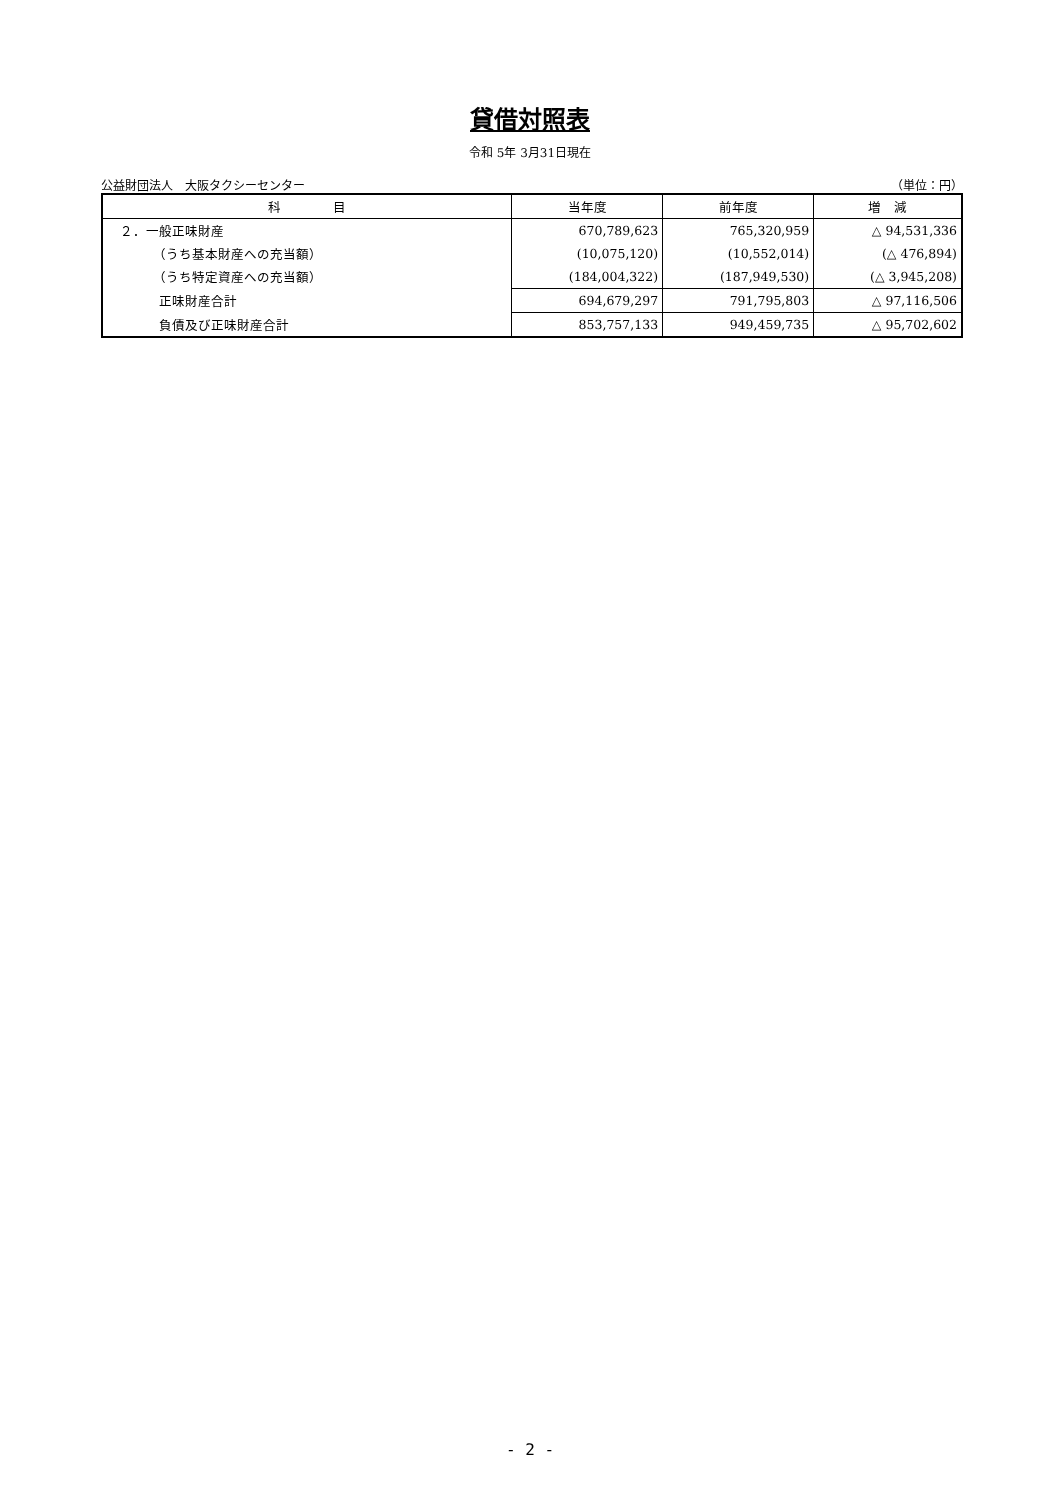貸借対照表
令和 5年 3月31日現在
公益財団法人　大阪タクシーセンター （単位：円）
| 科 目 | 当年度 | 前年度 | 増 減 |
| --- | --- | --- | --- |
| ２．一般正味財産 | 670,789,623 | 765,320,959 | △ 94,531,336 |
| （うち基本財産への充当額） | (10,075,120) | (10,552,014) | (△ 476,894) |
| （うち特定資産への充当額） | (184,004,322) | (187,949,530) | (△ 3,945,208) |
| 正味財産合計 | 694,679,297 | 791,795,803 | △ 97,116,506 |
| 負債及び正味財産合計 | 853,757,133 | 949,459,735 | △ 95,702,602 |
- 2 -